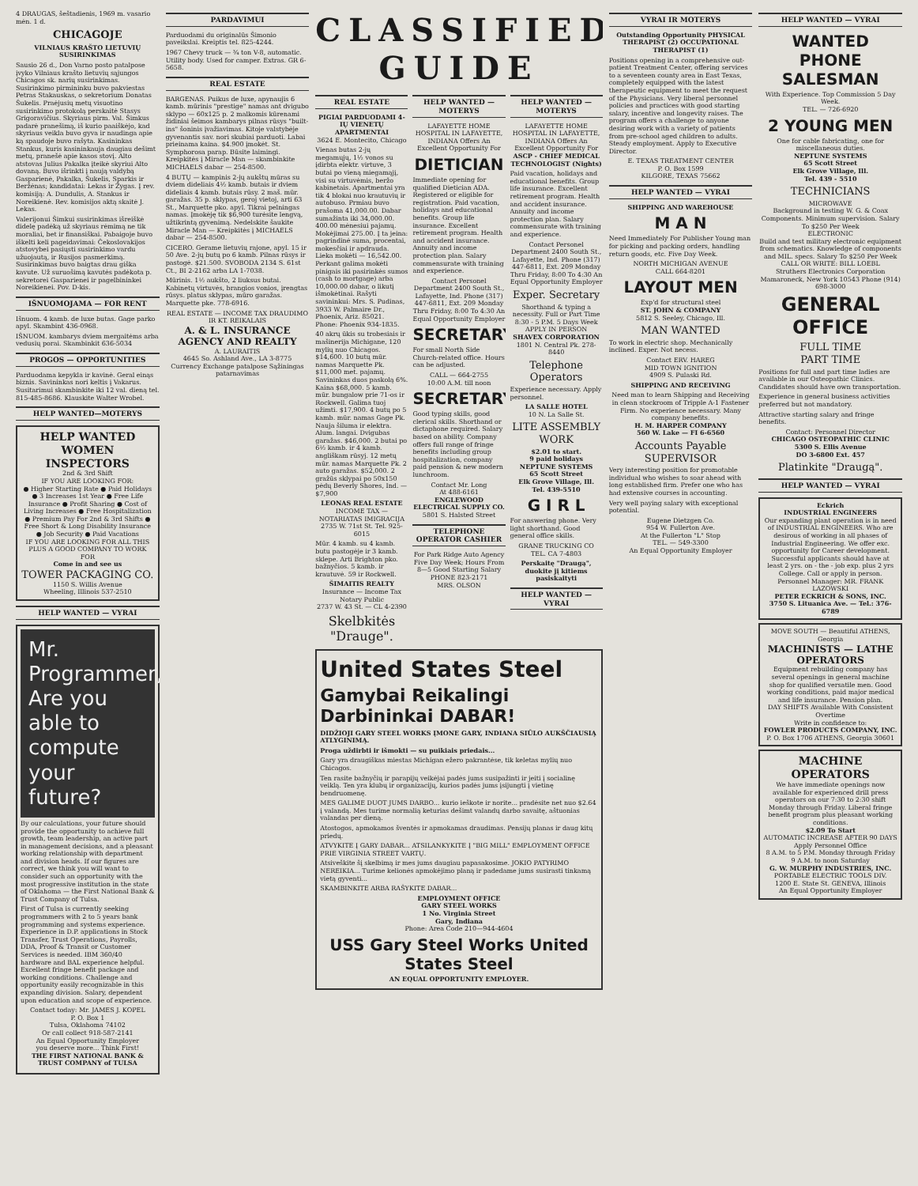4 DRAUGAS, šeštadienis, 1969 m. vasario mėn. 1 d.
CHICAGOJE
VILNIAUS KRAŠTO LIETUVIŲ SUSIRINKIMAS
Sausio 26 d., Don Varno posto patalpose įvyko Vilniaus krašto lietuvių sąjungos Chicagos sk. narių susirinkimas. Susirinkimo pirmininku buvo pakviestas Petras Stakauskas, o sekretorium Donatas Šukelis. Praėjusių metų visuotino susirinkimo protokolą perskaitė Stasys Grigoravičius. Skyriaus pirm. Val. Šimkus padarė pranešimą, iš kurio paaiškėjo, kad skyriaus veikla buvo gyva ir naudinga apie ką spaudoje buvo rašyta. Kasininkas Stankus, kuris kasininkauja daugiau dešimt metų, pranešė apie kasos stovį. Alto atstovas Julius Pakalka įteikė skyriui Alto dovaną. Buvo išrinkti į naują valdybą Gasparienė, Pakalka, Šukelis, Sparkis ir Beržėnas; kandidatai: Lekas ir Žygas. Į rev. komisiją: A. Dundulis, A. Stankus ir Noreikienė. Rev. komisijos aktą skaitė J. Lekas.
Valerijonui Šimkui susirinkimas išreiškė didelę padėką už skyriaus rėmimą ne tik moraliai, bet ir finansiškai. Pabaigoje buvo iškelti keli pageidavimai: Čekoslovakijos atstovybei pasiųsti susirinkimo vardu užuojautą, ir Rusijos pasmerkimą. Susirinkimas buvo baigtas drau giška kavute. Už suruošimą kavutės padėkota p. sekretorei Gasparienei ir pagelbininkei Noreikienei. Pov. D-kis.
IŠNUOMOJAMA — FOR RENT
Išnuom. 4 kamb. de luxe butas. Gage parko apyl. Skambint 436-0968.
IŠNUOM. kambarys dviem mergaitėms arba vedusių porai. Skambinkit 636-5034
PROGOS — OPPORTUNITIES
Parduodama kepykla ir kavinė. Geral einąs biznis. Savininkas nori keltis į Vakarus. Susitarimui skambinkite iki 12 val. dieną tel. 815-485-8686. Klauskite Walter Wrobel.
HELP WANTED—MOTERYS
HELP WANTED WOMEN INSPECTORS
2nd & 3rd Shift
IF YOU ARE LOOKING FOR:
● Higher Starting Rate ● Paid Holidays ● 3 Increases 1st Year ● Free Life Insurance ● Profit Sharing ● Cost of Living Increases ● Free Hospitalization ● Premium Pay For 2nd & 3rd Shifts ● Free Short & Long Disability Insurance ● Job Security ● Paid Vacations
IF YOU ARE LOOKING FOR ALL THIS PLUS A GOOD COMPANY TO WORK FOR
Come in and see us
TOWER PACKAGING CO.
1150 S. Willis Avenue
Wheeling, Illinois 537-2510
HELP WANTED — VYRAI
Mr. Programmer, Are you able to compute your future?
By our calculations, your future should provide the opportunity to achieve full growth, team leadership, an active part in management decisions, and a pleasant working relationship with department and division heads. If our figures are correct, we think you will want to consider such an opportunity with the most progressive institution in the state of Oklahoma — the First National Bank & Trust Company of Tulsa.
First of Tulsa is currently seeking programmers with 2 to 5 years bank programming and systems experience. Experience in D.P. applications in Stock Transfer, Trust Operations, Payrolls, DDA, Proof & Transit or Customer Services is needed. IBM 360/40 hardware and BAL experience helpful. Excellent fringe benefit package and working conditions. Challenge and opportunity easily recognizable in this expanding division. Salary, dependent upon education and scope of experience.
Contact today: Mr. JAMES J. KOPEL
P. O. Box 1
Tulsa, Oklahoma 74102
Or call collect 918-587-2141
An Equal Opportunity Employer
you deserve more... Think First!
THE FIRST NATIONAL BANK & TRUST COMPANY of TULSA
PARDAVIMUI
Parduodami du originalūs Šimonio paveikslai. Kreiptis tel. 825-4244.
1967 Chevy truck — ¾ ton V-8, automatic. Utility body. Used for camper. Extras. GR 6-5658.
REAL ESTATE
BARGENAS. Puikus de luxe, apynaujis 6 kamb. mūrinis "prestige" namas ant dvigubo sklypo — 60x125 p. 2 malkomis kūrenami židiniai šeimos kambarys pilnas rūsys "built-ins" šoninis įvažiavimas. Kitoje valstybėje gyvenantis sav. nori skubiai parduoti. Labai prieinama kaina. $4.900 įmokėt. St. Symphorosa parap. Būsite laimingi. Kreipkitės į Miracle Man — skambinkite MICHAELS dabar — 254-8500.
4 BUTŲ — kampinis 2-jų aukštų mūras su dviem dideliais 4½ kamb. butais ir dviem dideliais 4 kamb. butais rūsy. 2 maš. mūr. garažas. 35 p. sklypas, gerој vietoj, arti 63 St., Marquette pko. apyl. Tikrai pelningas namas. Įmokėję tik $6,900 turėsite lengvą, užtikrintą gyvenimą. Nedelskite šaukite Miracle Man — Kreipkitės į MICHAELS dabar — 254-8500.
CICERO. Gerame lietuvių rajone, apyl. 15 ir 50 Ave. 2-jų butų po 6 kamb. Pilnas rūsys ir pastogė. $21.500. SVOBODA 2134 S. 61st Ct., BI 2-2162 arba LA 1-7038.
Mūrinis. 1½ aukšto, 2 liuksus butai. Kabinetų virtuvės, brangios vonios, įrengtas rūsys. platus sklypas, mūro garažas. Marquette pke. 778-6916.
REAL ESTATE — INCOME TAX DRAUDIMO IR KT. REIKALAIS
A. & L. INSURANCE AGENCY AND REALTY
A. LAURAITIS
4645 So. Ashland Ave., LA 3-8775
Currency Exchange patalpose Sąžiningas patarnavimas
CLASSIFIED GUIDE
REAL ESTATE
PIGIAI PARDUODAMI 4-IŲ VIENETŲ APARTMENTAI
3624 E. Montecito, Chicago
Vienas butas 2-jų megamųjų, 1½ vonos su įdirbta elektr. virtuve, 3 butai po vieną miegamąjį, visi su virtuvėmis, beržo kabinetais. Apartmentai yra tik 4 blokai nuo krautuvių ir autobuso. Prmiau buvo prašoma 41,000.00. Dabar sumažinta iki 34,000.00. 400.00 mėnesiui pajamų. Mokėjimai 275.00. Į ta jeina: pagrindinė suma, procentai, mokesčiai ir apdrauda. Lieka mokėti — 16,542.00. Perkant galima mokėti pinigais iki pasirinkės sumos (cash to mortgage) arba 10,000.00 dabar, o likutį išmokėtinai. Rašyti savininkui: Mrs. S. Pudinas, 3933 W. Palmaire Dr., Phoenix, Ariz. 85021. Phone: Phoenix 934-1835.
40 akrų ūkis su trobesiais ir mašinerija Michigane, 120 mylių nuo Chicagos. $14,600. 10 butų mūr. namas Marquette Pk. $11,000 met. pajamų. Savininkas duos paskolą 6%. Kaina $68,000. 5 kamb. mūr. bungalow prie 71-os ir Rockwell. Galima tuoj užimti. $17,900. 4 butų po 5 kamb. mūr. namas Gage Pk. Nauja šiluma ir elektra. Alum. langai. Dvigubas garažas. $46,000. 2 butai po 6½ kamb. ir 4 kamb. angliškam rūsyj. 12 metų mūr. namas Marquette Pk. 2 auto garažas. $52,000. 2 gražūs sklypai po 50x150 pėdų Beverly Shores, Ind. — $7,900
LEONAS REAL ESTATE
INCOME TAX — NOTARIATAS IMIGRACIJA
2735 W. 71st St. Tel. 925-6015
Mūr. 4 kamb. su 4 kamb. butu pastogėje ir 3 kamb. sklepe. Arti Brighton pko. bažnyčios. 5 kamb. ir krautuvė. 59 ir Rockwell.
ŠIMAITIS REALTY
Insurance — Income Tax Notary Public
2737 W. 43 St. — CL 4-2390
Skelbkitės "Drauge".
HELP WANTED — MOTERYS
LAFAYETTE HOME HOSPITAL IN LAFAYETTE, INDIANA Offers An Excellent Opportunity For
DIETICIAN
Immediate opening for qualified Dietician ADA. Registered or eligible for registration. Paid vacation, holidays and educational benefits. Group life insurance. Excellent retirement program. Health and accident insurance. Annuity and income protection plan. Salary commensurate with training and experience.
Contact Personel Department 2400 South St., Lafayette, Ind. Phone (317) 447-6811, Ext. 209 Monday Thru Friday, 8:00 To 4:30 An Equal Opportunity Employer
SECRETARY
For small North Side Church-related office. Hours can be adjusted.
CALL — 664-2755
10:00 A.M. till noon
SECRETARY
Good typing skills, good clerical skills. Shorthand or dictaphone required. Salary based on ability. Company offers full range of fringe benefits including group hospitalization, company paid pension & new modern lunchroom.
Contact Mr. Long
At 488-6161
ENGLEWOOD ELECTRICAL SUPPLY CO.
5801 S. Halsted Street
TELEPHONE OPERATOR CASHIER
For Park Ridge Auto Agency Five Day Week; Hours From 8—5 Good Starting Salary
PHONE 823-2171
MRS. OLSON
HELP WANTED — MOTERYS
LAFAYETTE HOME HOSPITAL IN LAFAYETTE, INDIANA Offers An Excellent Opportunity For
ASCP - CHIEF MEDICAL TECHNOLOGIST (Nights)
Paid vacation, holidays and educational benefits. Group life insurance. Excellent retirement program. Health and accident insurance. Annuity and income protection plan. Salary commensurate with training and experience.
Contact Personel Department 2400 South St., Lafayette, Ind. Phone (317) 447-6811, Ext. 209 Monday Thru Friday, 8:00 To 4:30 An Equal Opportunity Employer
Exper. Secretary
Shorthand & typing a necessity. Full or Part Time 8:30 - 5 P.M. 5 Days Week
APPLY IN PERSON
SHAVEX CORPORATION
1801 N. Central Pk. 278-8440
Telephone Operators
Experience necessary. Apply personnel.
LA SALLE HOTEL
10 N. La Salle St.
LITE ASSEMBLY WORK
$2.01 to start.
9 paid holidays
NEPTUNE SYSTEMS
65 Scott Street
Elk Grove Village, Ill.
Tel. 439-5510
G I R L
For answering phone. Very light shorthand. Good general office skills.
GRANE TRUCKING CO
TEL. CA 7-4803
Perskaitę "Draugą", duokite jį kitiems pasiskaityti
HELP WANTED — VYRAI
United States Steel
Gamybai Reikalingi Darbininkai DABAR!
DIDŽIOJI GARY STEEL WORKS ĮMONE GARY, INDIANA SIŪLO AUKŠČIAUSIĄ ATLYGINIMĄ.
Proga uždirbti ir išmokti — su puikiais priedais...
Gary yra draugiškas miestas Michigan ežero pakrantėse, tik keletas mylių nuo Chicagos.
Ten rasite bažnyčių ir parapijų veikėjai padės jums susipažinti ir jeiti į socialinę veiklą. Ten yra klubų ir organizacijų, kurios padės jums įsijungti į vietinę bendruomenę.
MES GALIME DUOT JUMS DARBO... kurio ieškote ir norite... pradėsite net nuo $2.64 į valandą. Mes turime normalią keturias dešimt valandų darbo savaitę, aštuonias valandas per dieną.
Atostogos, apmokamos šventės ir apmokamas draudimas. Pensijų planas ir daug kitų priedų.
ATVYKITE Į GARY DABAR... ATSILANKYKITE Į "BIG MILL" EMPLOYMENT OFFICE PRIE VIRGINIA STREET VARTŲ.
Atsiveškite šį skelbimą ir mes jums daugiau papasakosime. JOKIO PATYRIMO NEREIKIA... Turime kelionės apmokėjimo planą ir padedame jums susirasti tinkamą vietą gyventi...
SKAMBINKITE ARBA RAŠYKITE DABAR...
EMPLOYMENT OFFICE
GARY STEEL WORKS
1 No. Virginia Street
Gary, Indiana
Phone: Area Code 210—944-4604
USS Gary Steel Works United States Steel
AN EQUAL OPPORTUNITY EMPLOYER.
VYRAI IR MOTERYS
Outstanding Opportunity PHYSICAL THERAPIST (2) OCCUPATIONAL THERAPIST (1)
Positions opening in a comprehensive out-patient Treatment Center, offering services to a seventeen county area in East Texas, completely equipped with the latest therapeutic equipment to meet the request of the Physicians. Very liberal personnel policies and practices with good starting salary, incentive and longevity raises. The program offers a challenge to anyone desiring work with a variety of patients from pre-school aged children to adults. Steady employment. Apply to Executive Director.
E. TEXAS TREATMENT CENTER
P. O. Box 1599
KILGORE, TEXAS 75662
HELP WANTED — VYRAI
SHIPPING AND WAREHOUSE
M A N
Need Immediately For Publisher Young man for picking and packing orders, handling return goods, etc. Five Day Week.
NORTH MICHIGAN AVENUE
CALL 664-8201
LAYOUT MEN
Exp'd for structural steel
ST. JOHN & COMPANY
5812 S. Seeley, Chicago, Ill.
MAN WANTED
To work in electric shop. Mechanically inclined. Exper. Not necess.
Contact ERV. HAREG
MID TOWN IGNITION
4909 S. Pulaski Rd.
SHIPPING AND RECEIVING
Need man to learn Shipping and Receiving in clean stockroom of Tripple A-1 Fastener Firm. No experience necessary. Many company benefits.
H. M. HARPER COMPANY
560 W. Lake — FI 6-6560
Accounts Payable SUPERVISOR
Very interesting position for promotable individual who wishes to soar ahead with long established firm. Prefer one who has had extensive courses in accounting.
Very well paying salary with exceptional potential.
Eugene Dietzgen Co.
954 W. Fullerton Ave.
At the Fullerton "L" Stop
TEL. — 549-3300
An Equal Opportunity Employer
HELP WANTED — VYRAI
WANTED
PHONE SALESMAN
With Experience. Top Commission 5 Day Week.
TEL. — 726-6920
2 YOUNG MEN
One for cable fabricating, one for miscellaneous duties.
NEPTUNE SYSTEMS
65 Scott Street
Elk Grove Village, Ill.
Tel. 439 - 5510
TECHNICIANS
MICROWAVE
Background in testing W. G. & Coax Components. Minimum supervision. Salary To $250 Per Week
ELECTRONIC
Build and test military electronic equipment from schematics. Knowledge of components and MIL. specs. Salary To $250 Per Week
CALL OR WRITE: BILL LOEBL
Struthers Electronics Corporation Mamaroneck, New York 10543 Phone (914) 698-3000
GENERAL OFFICE
FULL TIME
PART TIME
Positions for full and part time ladies are available in our Osteopathic Clinics. Candidates should have own transportation.
Experience in general business activities preferred but not mandatory.
Attractive starting salary and fringe benefits.
Contact: Personnel Director
CHICAGO OSTEOPATHIC CLINIC
5300 S. Ellis Avenue
DO 3-6800 Ext. 457
Platinkite "Draugą".
HELP WANTED — VYRAI
Eckrich
INDUSTRIAL ENGINEERS
Our expanding plant operation is in need of INDUSTRIAL ENGINEERS. Who are desirous of working in all phases of Industrial Engineering. We offer exc. opportunity for Career development. Successful applicants should have at least 2 yrs. on - the - job exp. plus 2 yrs College. Call or apply in person. Personnel Manager: MR. FRANK LAZOWSKI
PETER ECKRICH & SONS, INC.
3750 S. Lituanica Ave. — Tel.: 376-6789
MOVE SOUTH — Beautiful ATHENS, Georgia
MACHINISTS — LATHE OPERATORS
Equipment rebuilding company has several openings in general machine shop for qualified versatile men. Good working conditions, paid major medical and life insurance. Pension plan.
DAY SHIFTS Available With Consistent Overtime
Write in confidence to:
FOWLER PRODUCTS COMPANY, INC.
P. O. Box 1706 ATHENS, Georgia 30601
MACHINE OPERATORS
We have immediate openings now available for experienced drill press operators on our 7:30 to 2:30 shift Monday through Friday. Liberal fringe benefit program plus pleasant working conditions.
$2.09 To Start
AUTOMATIC INCREASE AFTER 90 DAYS
Apply Personnel Office
8 A.M. to 5 P.M. Monday through Friday 9 A.M. to noon Saturday
G. W. MURPHY INDUSTRIES, INC.
PORTABLE ELECTRIC TOOLS DIV.
1200 E. State St. GENEVA, Illinois
An Equal Opportunity Employer